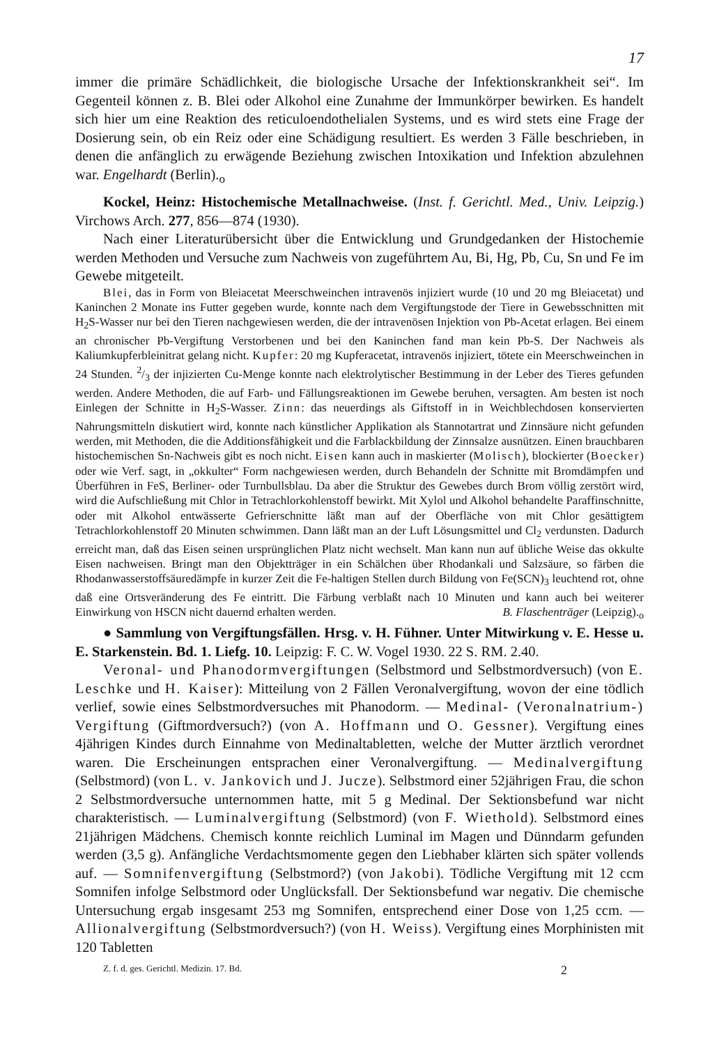17
immer die primäre Schädlichkeit, die biologische Ursache der Infektionskrankheit sei“. Im Gegenteil können z. B. Blei oder Alkohol eine Zunahme der Immunkörper bewirken. Es handelt sich hier um eine Reaktion des reticuloendothelialen Systems, und es wird stets eine Frage der Dosierung sein, ob ein Reiz oder eine Schädigung resultiert. Es werden 3 Fälle beschrieben, in denen die anfänglich zu erwägende Beziehung zwischen Intoxikation und Infektion abzulehnen war. Engelhardt (Berlin).<sub>o</sub>
Kockel, Heinz: Histochemische Metallnachweise. (Inst. f. Gerichtl. Med., Univ. Leipzig.) Virchows Arch. 277, 856—874 (1930).
Nach einer Literaturübersicht über die Entwicklung und Grundgedanken der Histochemie werden Methoden und Versuche zum Nachweis von zugeführtem Au, Bi, Hg, Pb, Cu, Sn und Fe im Gewebe mitgeteilt.
Blei, das in Form von Bleiacetat Meerschweinchen intravenös injiziert wurde (10 und 20 mg Bleiacetat) und Kaninchen 2 Monate ins Futter gegeben wurde, konnte nach dem Vergiftungstode der Tiere in Gewebsschnitten mit H<sub>2</sub>S-Wasser nur bei den Tieren nachgewiesen werden, die der intravenösen Injektion von Pb-Acetat erlagen. Bei einem an chronischer Pb-Vergiftung Verstorbenen und bei den Kaninchen fand man kein Pb-S. Der Nachweis als Kaliumkupferbleinitrat gelang nicht. Kupfer: 20 mg Kupferacetat, intravenös injiziert, tötete ein Meerschweinchen in 24 Stunden. 2/3 der injizierten Cu-Menge konnte nach elektrolytischer Bestimmung in der Leber des Tieres gefunden werden. Andere Methoden, die auf Farb- und Fällungsreaktionen im Gewebe beruhen, versagten. Am besten ist noch Einlegen der Schnitte in H<sub>2</sub>S-Wasser. Zinn: das neuerdings als Giftstoff in in Weichblechdosen konservierten Nahrungsmitteln diskutiert wird, konnte nach künstlicher Applikation als Stannotartrat und Zinnsäure nicht gefunden werden, mit Methoden, die die Additionsfähigkeit und die Farblackbildung der Zinnsalze ausnützen. Einen brauchbaren histochemischen Sn-Nachweis gibt es noch nicht. Eisen kann auch in maskierter (Molisch), blockierter (Boecker) oder wie Verf. sagt, in „okkulter“ Form nachgewiesen werden, durch Behandeln der Schnitte mit Bromdämpfen und Überführen in FeS, Berliner- oder Turnbullsblau. Da aber die Struktur des Gewebes durch Brom völlig zerstört wird, wird die Aufschließung mit Chlor in Tetrachlorkohlenstoff bewirkt. Mit Xylol und Alkohol behandelte Paraffinschnitte, oder mit Alkohol entwässerte Gefrierschnitte läßt man auf der Oberfläche von mit Chlor gesättigtem Tetrachlorkohlenstoff 20 Minuten schwimmen. Dann läßt man an der Luft Lösungsmittel und Cl<sub>2</sub> verdunsten. Dadurch erreicht man, daß das Eisen seinen ursprünglichen Platz nicht wechselt. Man kann nun auf übliche Weise das okkulte Eisen nachweisen. Bringt man den Objektträger in ein Schälchen über Rhodankali und Salzsäure, so färben die Rhodanwasserstoffsäuredämpfe in kurzer Zeit die Fe-haltigen Stellen durch Bildung von Fe(SCN)<sub>3</sub> leuchtend rot, ohne daß eine Ortsveränderung des Fe eintritt. Die Färbung verblaßt nach 10 Minuten und kann auch bei weiterer Einwirkung von HSCN nicht dauernd erhalten werden. B. Flaschenträger (Leipzig).<sub>o</sub>
● Sammlung von Vergiftungsfällen. Hrsg. v. H. Fühner. Unter Mitwirkung v. E. Hesse u. E. Starkenstein. Bd. 1. Liefg. 10. Leipzig: F. C. W. Vogel 1930. 22 S. RM. 2.40.
Veronal- und Phanodormvergiftungen (Selbstmord und Selbstmordversuch) (von E. Leschke und H. Kaiser): Mitteilung von 2 Fällen Veronalvergiftung, wovon der eine tödlich verlief, sowie eines Selbstmordversuches mit Phanodorm. — Medinal- (Veronalnatrium-) Vergiftung (Giftmordversuch?) (von A. Hoffmann und O. Gessner). Vergiftung eines 4jährigen Kindes durch Einnahme von Medinaltabletten, welche der Mutter ärztlich verordnet waren. Die Erscheinungen entsprachen einer Veronalvergiftung. — Medinalvergiftung (Selbstmord) (von L. v. Jankovich und J. Jucze). Selbstmord einer 52jährigen Frau, die schon 2 Selbstmordversuche unternommen hatte, mit 5 g Medinal. Der Sektionsbefund war nicht charakteristisch. — Luminalvergiftung (Selbstmord) (von F. Wiethold). Selbstmord eines 21jährigen Mädchens. Chemisch konnte reichlich Luminal im Magen und Dünndarm gefunden werden (3,5 g). Anfängliche Verdachtsmomente gegen den Liebhaber klärten sich später vollends auf. — Somnifenvergiftung (Selbstmord?) (von Jakobi). Tödliche Vergiftung mit 12 ccm Somnifen infolge Selbstmord oder Unglücksfall. Der Sektionsbefund war negativ. Die chemische Untersuchung ergab insgesamt 253 mg Somnifen, entsprechend einer Dose von 1,25 ccm. — Allionalvergiftung (Selbstmordversuch?) (von H. Weiss). Vergiftung eines Morphinisten mit 120 Tabletten
Z. f. d. ges. Gerichtl. Medizin. 17. Bd. 2